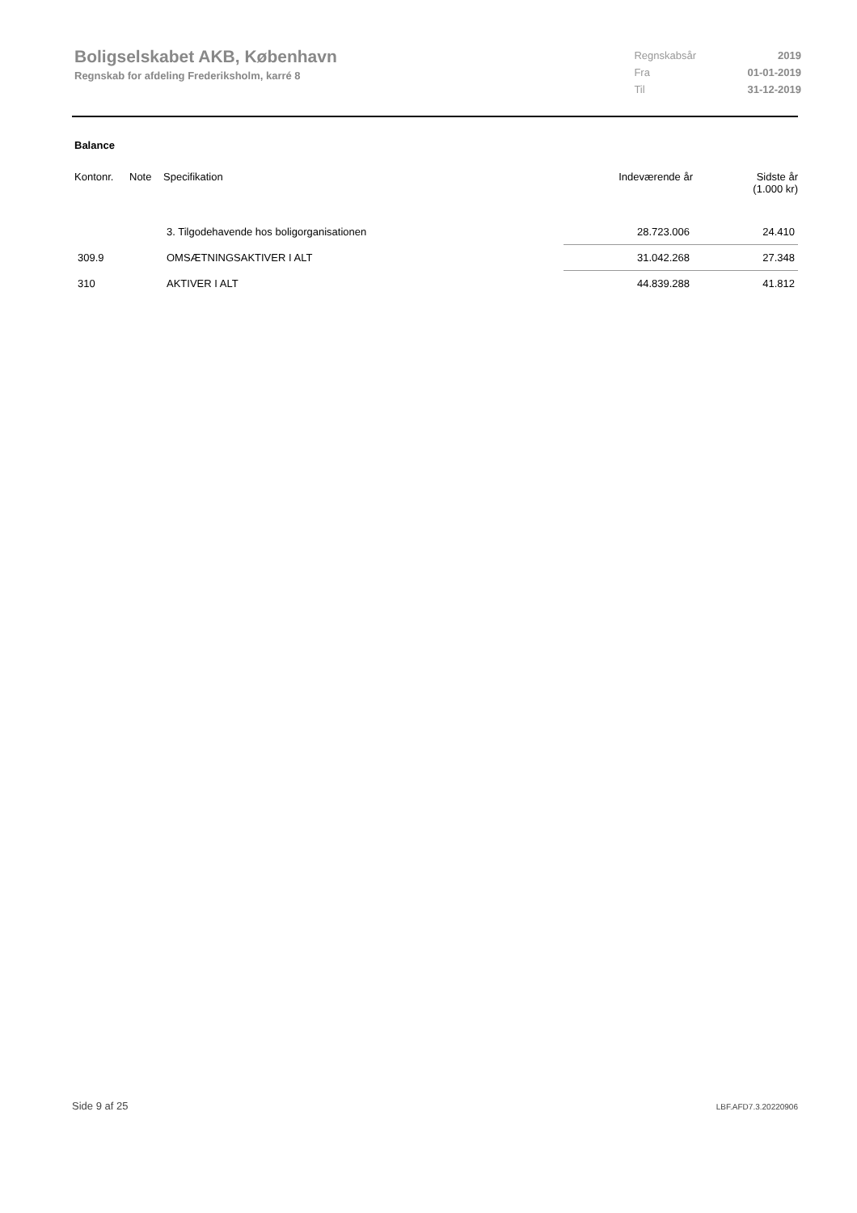Boligselskabet AKB, København
Regnskab for afdeling Frederiksholm, karré 8
| Regnskabsår | 2019 |
| Fra | 01-01-2019 |
| Til | 31-12-2019 |
Balance
| Kontonr. | Note | Specifikation | Indeværende år | Sidste år (1.000 kr) |
| --- | --- | --- | --- | --- |
| | | 3. Tilgodehavende hos boligorganisationen | 28.723.006 | 24.410 |
| 309.9 | | OMSÆTNINGSAKTIVER I ALT | 31.042.268 | 27.348 |
| 310 | | AKTIVER I ALT | 44.839.288 | 41.812 |
Side 9 af 25 LBF.AFD7.3.20220906